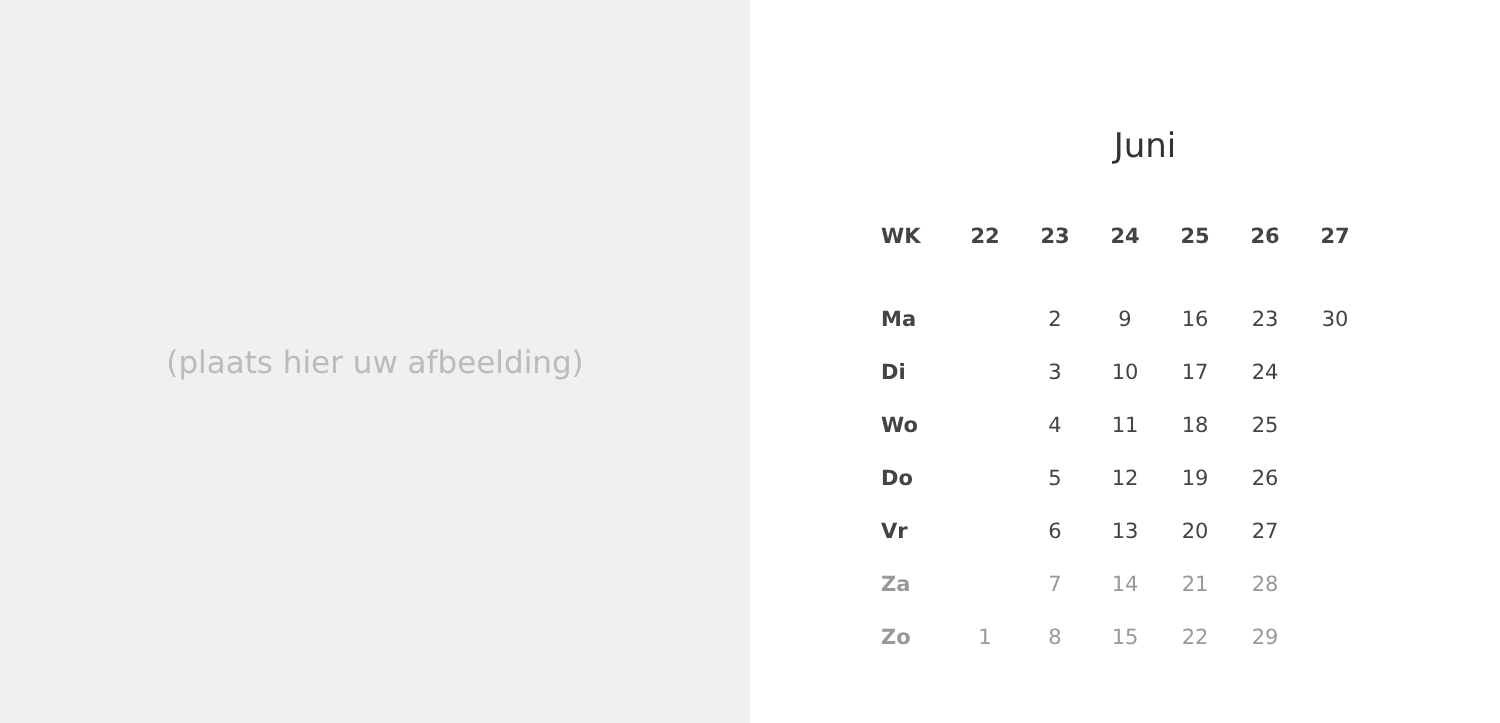(plaats hier uw afbeelding)
Juni
| WK | 22 | 23 | 24 | 25 | 26 | 27 |
| --- | --- | --- | --- | --- | --- | --- |
| Ma | | 2 | 9 | 16 | 23 | 30 |
| Di | | 3 | 10 | 17 | 24 | |
| Wo | | 4 | 11 | 18 | 25 | |
| Do | | 5 | 12 | 19 | 26 | |
| Vr | | 6 | 13 | 20 | 27 | |
| Za | | 7 | 14 | 21 | 28 | |
| Zo | 1 | 8 | 15 | 22 | 29 | |